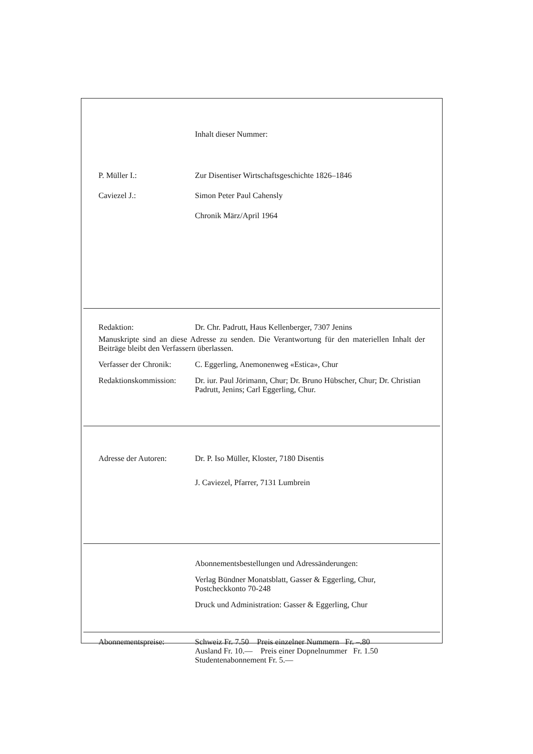Inhalt dieser Nummer:
P. Müller I.: Zur Disentiser Wirtschaftsgeschichte 1826–1846
Caviezel J.: Simon Peter Paul Cahensly
Chronik März/April 1964
Redaktion: Dr. Chr. Padrutt, Haus Kellenberger, 7307 Jenins
Manuskripte sind an diese Adresse zu senden. Die Verantwortung für den materiellen Inhalt der Beiträge bleibt den Verfassern überlassen.
Verfasser der Chronik:
C. Eggerling, Anemonenweg «Estica», Chur
Redaktionskommission:
Dr. iur. Paul Jörimann, Chur; Dr. Bruno Hübscher, Chur; Dr. Christian Padrutt, Jenins; Carl Eggerling, Chur.
Adresse der Autoren: Dr. P. Iso Müller, Kloster, 7180 Disentis
J. Caviezel, Pfarrer, 7131 Lumbrein
Abonnementsbestellungen und Adressänderungen:
Verlag Bündner Monatsblatt, Gasser & Eggerling, Chur, Postcheckkonto 70-248
Druck und Administration: Gasser & Eggerling, Chur
Abonnementspreise: Schweiz Fr. 7.50 Preis einzelner Nummern Fr. –.80
Ausland Fr. 10.— Preis einer Dopnelnummer Fr. 1.50
Studentenabonnement Fr. 5.—